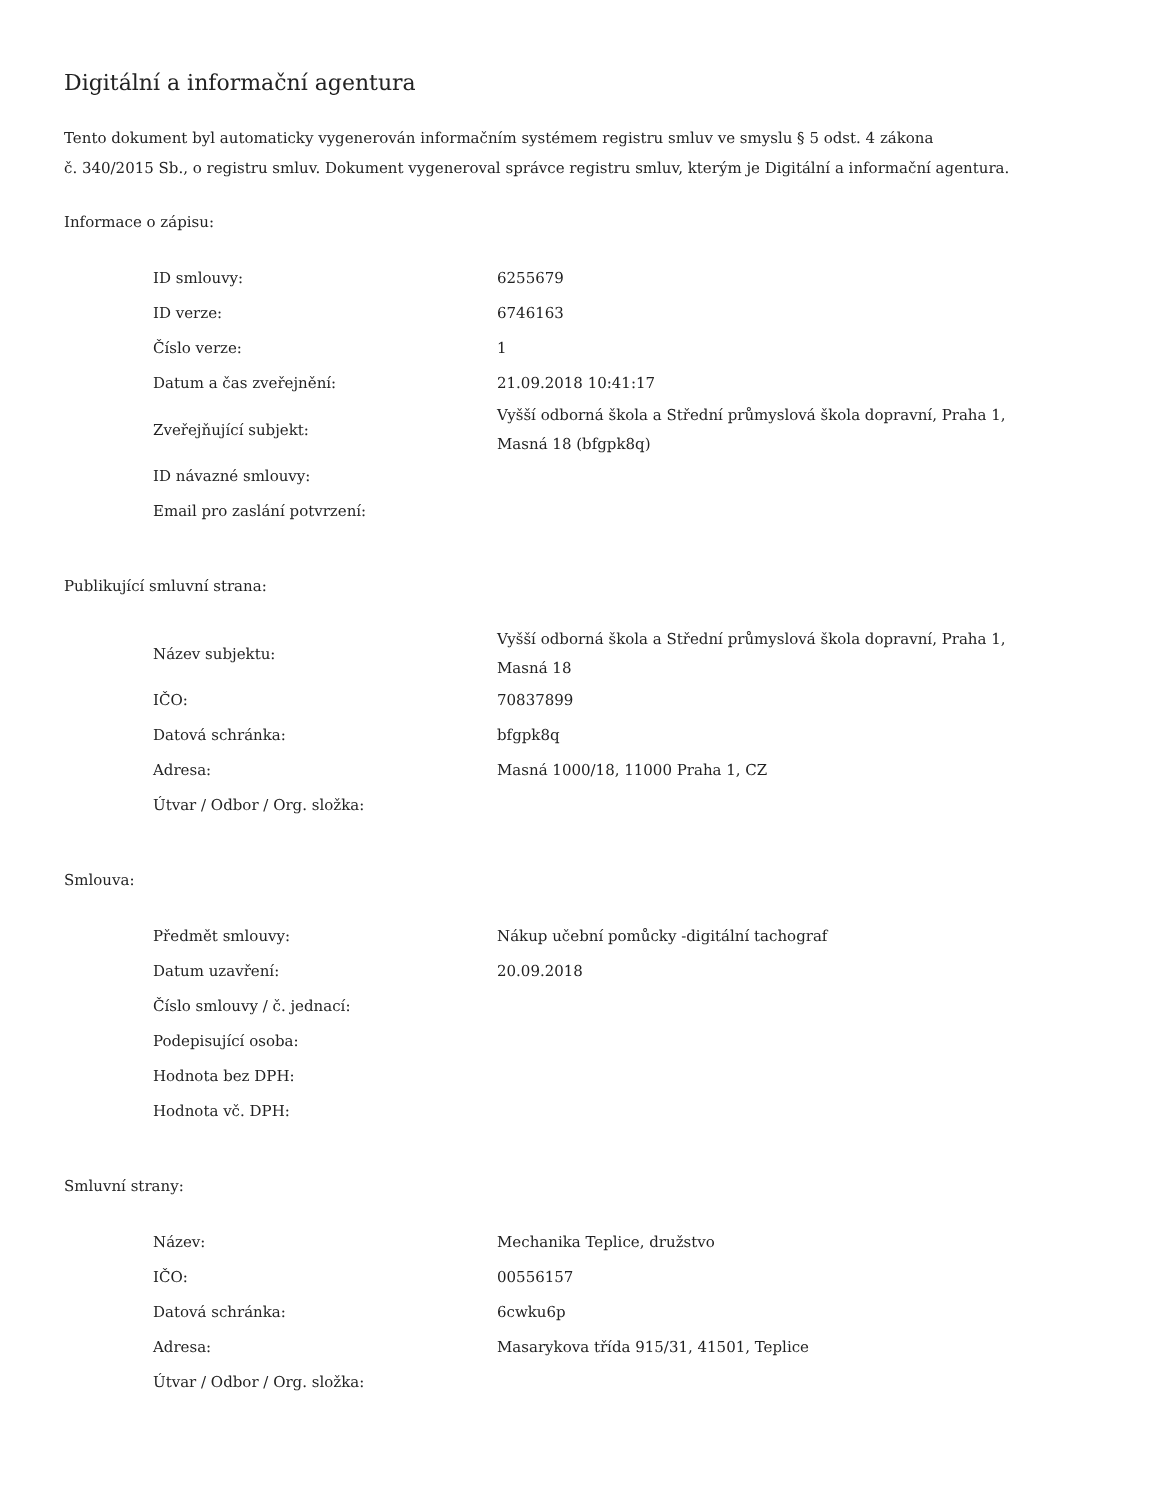Digitální a informační agentura
Tento dokument byl automaticky vygenerován informačním systémem registru smluv ve smyslu § 5 odst. 4 zákona
č. 340/2015 Sb., o registru smluv. Dokument vygeneroval správce registru smluv, kterým je Digitální a informační agentura.
Informace o zápisu:
| ID smlouvy: | 6255679 |
| ID verze: | 6746163 |
| Číslo verze: | 1 |
| Datum a čas zveřejnění: | 21.09.2018 10:41:17 |
| Zveřejňující subjekt: | Vyšší odborná škola a Střední průmyslová škola dopravní, Praha 1, Masná 18 (bfgpk8q) |
| ID návazné smlouvy: | |
| Email pro zaslání potvrzení: | |
Publikující smluvní strana:
| Název subjektu: | Vyšší odborná škola a Střední průmyslová škola dopravní, Praha 1, Masná 18 |
| IČO: | 70837899 |
| Datová schránka: | bfgpk8q |
| Adresa: | Masná 1000/18, 11000 Praha 1, CZ |
| Útvar / Odbor / Org. složka: | |
Smlouva:
| Předmět smlouvy: | Nákup učební pomůcky -digitální tachograf |
| Datum uzavření: | 20.09.2018 |
| Číslo smlouvy / č. jednací: | |
| Podepisující osoba: | |
| Hodnota bez DPH: | |
| Hodnota vč. DPH: | |
Smluvní strany:
| Název: | Mechanika Teplice, družstvo |
| IČO: | 00556157 |
| Datová schránka: | 6cwku6p |
| Adresa: | Masarykova třída 915/31, 41501, Teplice |
| Útvar / Odbor / Org. složka: | |